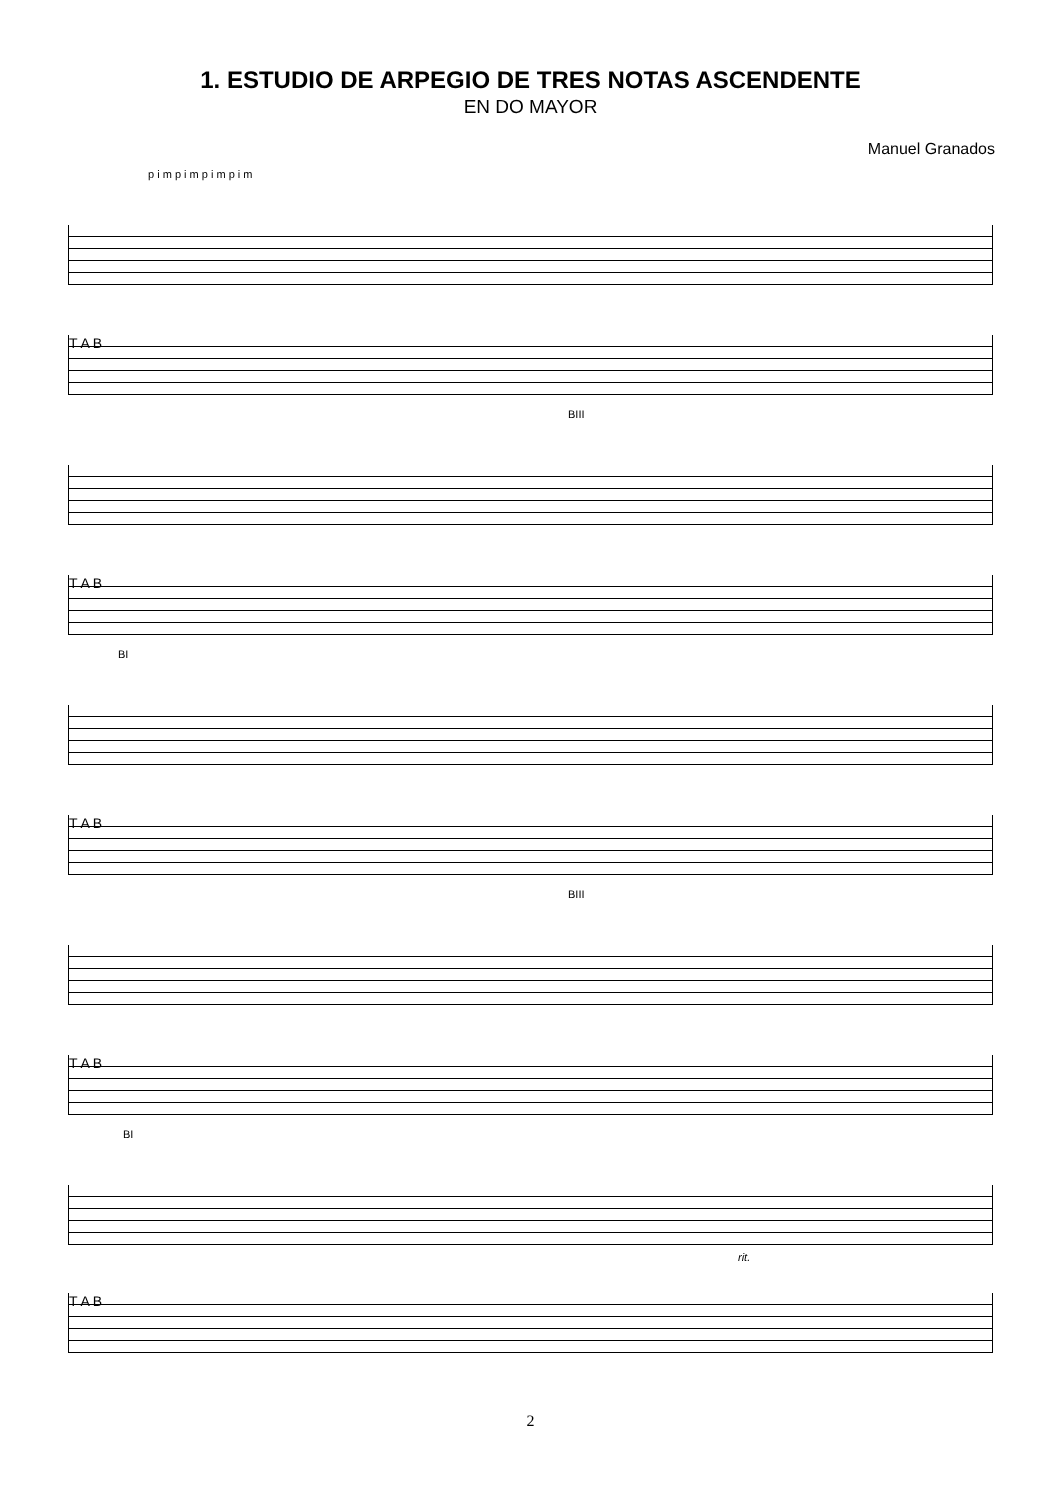1. ESTUDIO DE ARPEGIO DE TRES NOTAS ASCENDENTE
EN DO MAYOR
Manuel Granados
p i m p i m p i m p i m
T A B
BIII
T A B
BI
T A B
BIII
T A B
BI
rit.
T A B
2